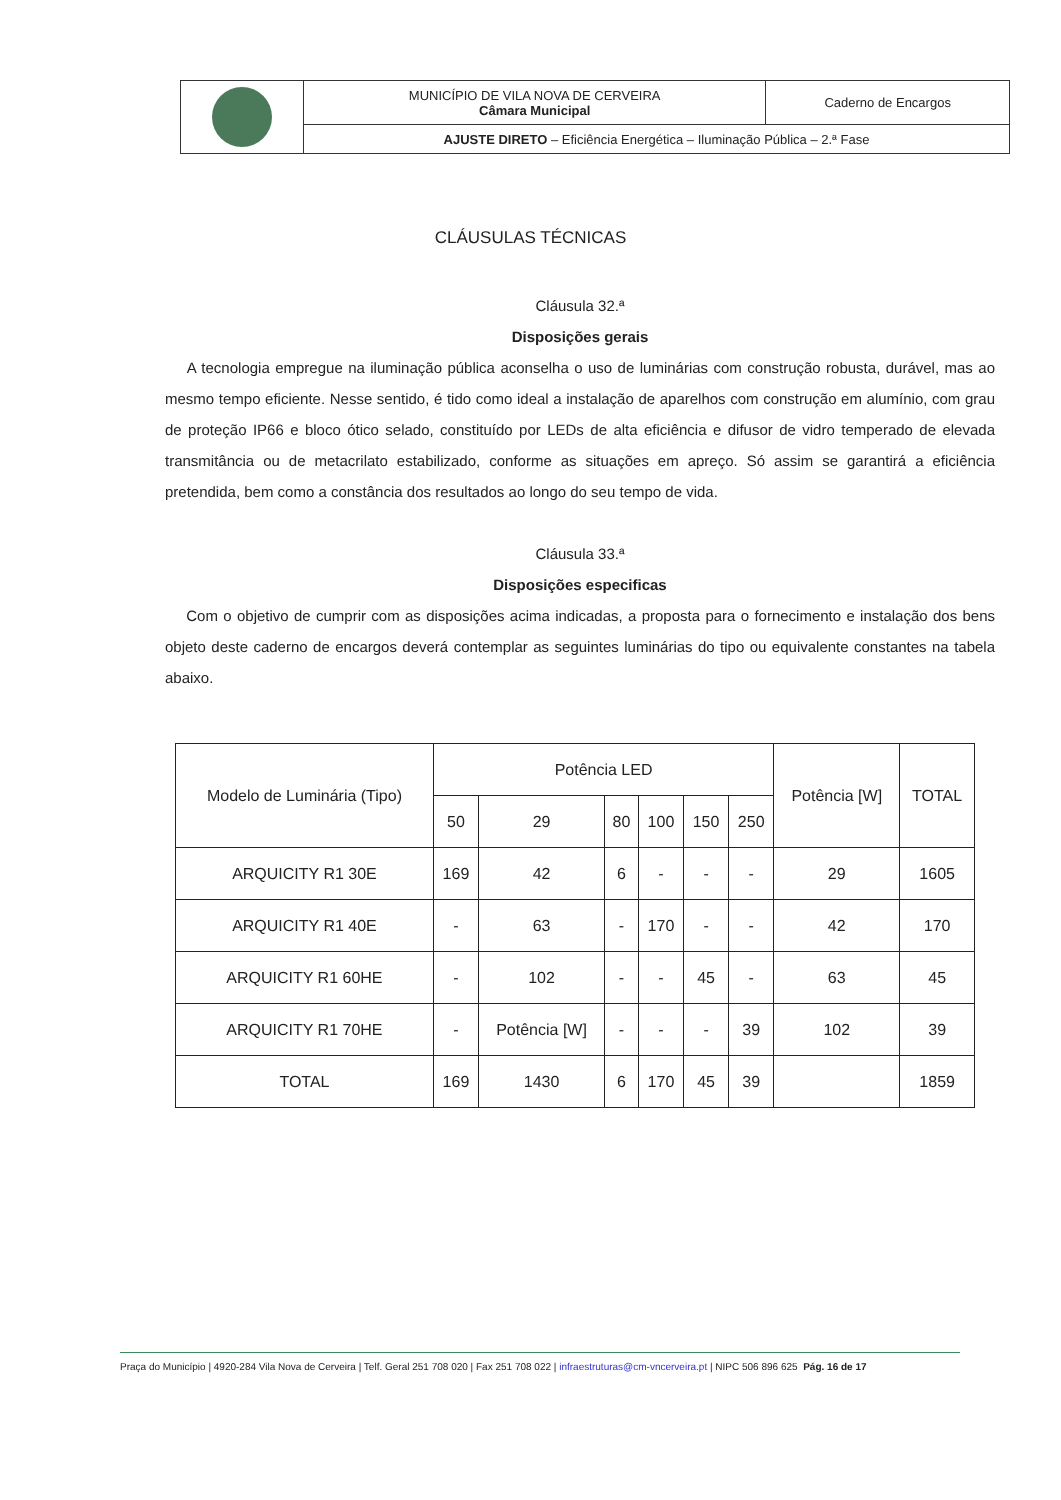| | MUNICÍPIO DE VILA NOVA DE CERVEIRA Câmara Municipal | Caderno de Encargos |
| | AJUSTE DIRETO – Eficiência Energética – Iluminação Pública – 2.ª Fase | |
CLÁUSULAS TÉCNICAS
Cláusula 32.ª
Disposições gerais
A tecnologia empregue na iluminação pública aconselha o uso de luminárias com construção robusta, durável, mas ao mesmo tempo eficiente. Nesse sentido, é tido como ideal a instalação de aparelhos com construção em alumínio, com grau de proteção IP66 e bloco ótico selado, constituído por LEDs de alta eficiência e difusor de vidro temperado de elevada transmitância ou de metacrilato estabilizado, conforme as situações em apreço. Só assim se garantirá a eficiência pretendida, bem como a constância dos resultados ao longo do seu tempo de vida.
Cláusula 33.ª
Disposições especificas
Com o objetivo de cumprir com as disposições acima indicadas, a proposta para o fornecimento e instalação dos bens objeto deste caderno de encargos deverá contemplar as seguintes luminárias do tipo ou equivalente constantes na tabela abaixo.
| Modelo de Luminária (Tipo) | Potência LED | | | | | | Potência [W] | TOTAL |
| --- | --- | --- | --- | --- | --- | --- | --- | --- |
| | 50 | 29 | 80 | 100 | 150 | 250 | | |
| ARQUICITY R1 30E | 169 | 42 | 6 | - | - | - | 29 | 1605 |
| ARQUICITY R1 40E | - | 63 | - | 170 | - | - | 42 | 170 |
| ARQUICITY R1 60HE | - | 102 | - | - | 45 | - | 63 | 45 |
| ARQUICITY R1 70HE | - | Potência [W] | - | - | - | 39 | 102 | 39 |
| TOTAL | 169 | 1430 | 6 | 170 | 45 | 39 | | 1859 |
Praça do Município | 4920-284 Vila Nova de Cerveira | Telf. Geral 251 708 020 | Fax 251 708 022 | infraestruturas@cm-vncerveira.pt | NIPC 506 896 625 Pág. 16 de 17